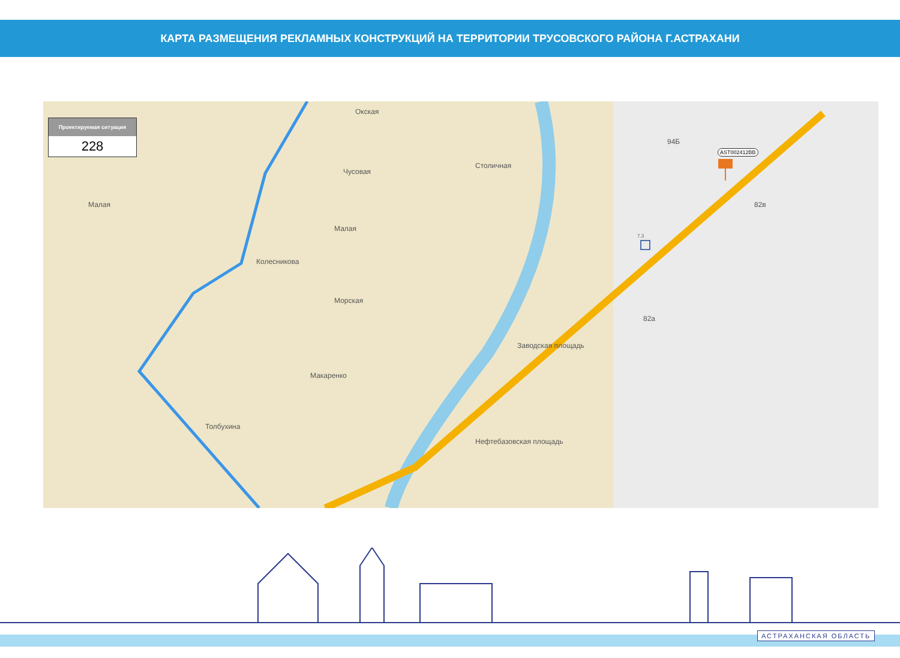КАРТА РАЗМЕЩЕНИЯ РЕКЛАМНЫХ КОНСТРУКЦИЙ НА ТЕРРИТОРИИ ТРУСОВСКОГО РАЙОНА Г.АСТРАХАНИ
Проектируемая ситуация
228
AST002412BB
7.3
Окская
Чусовая
Малая
Малая
Морская
Макаренко
Толбухина
Колесникова
Столичная
Заводская площадь
Нефтебазовская площадь
82а
94Б
82в
АСТРАХАНСКАЯ ОБЛАСТЬ